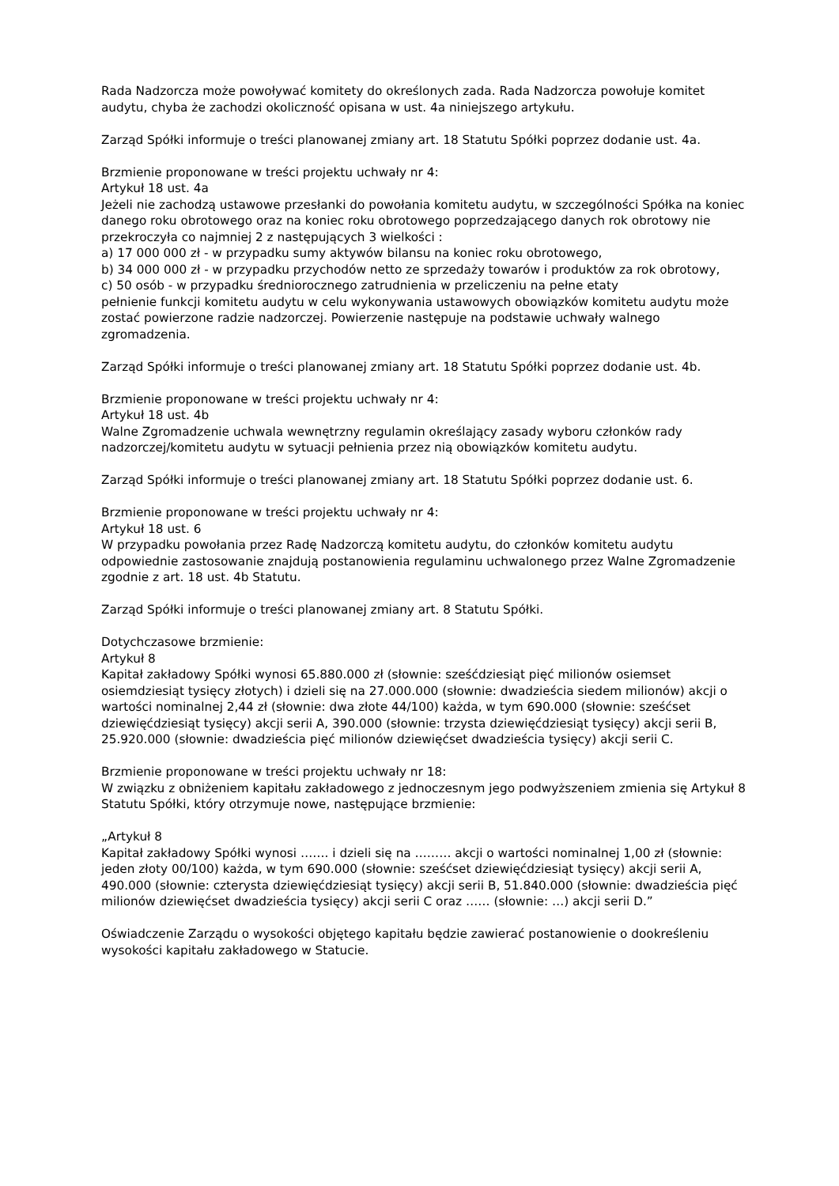Rada Nadzorcza może powoływać komitety do określonych zada. Rada Nadzorcza powołuje komitet audytu, chyba że zachodzi okoliczność opisana w ust. 4a niniejszego artykułu.
Zarząd Spółki informuje o treści planowanej zmiany art. 18 Statutu Spółki poprzez dodanie ust. 4a.
Brzmienie proponowane w treści projektu uchwały nr 4:
Artykuł 18 ust. 4a
Jeżeli nie zachodzą ustawowe przesłanki do powołania komitetu audytu, w szczególności Spółka na koniec danego roku obrotowego oraz na koniec roku obrotowego poprzedzającego danych rok obrotowy nie przekroczyła co najmniej 2 z następujących 3 wielkości :
a) 17 000 000 zł - w przypadku sumy aktywów bilansu na koniec roku obrotowego,
b) 34 000 000 zł - w przypadku przychodów netto ze sprzedaży towarów i produktów za rok obrotowy,
c) 50 osób - w przypadku średniorocznego zatrudnienia w przeliczeniu na pełne etaty
pełnienie funkcji komitetu audytu w celu wykonywania ustawowych obowiązków komitetu audytu może zostać powierzone radzie nadzorczej. Powierzenie następuje na podstawie uchwały walnego zgromadzenia.
Zarząd Spółki informuje o treści planowanej zmiany art. 18 Statutu Spółki poprzez dodanie ust. 4b.
Brzmienie proponowane w treści projektu uchwały nr 4:
Artykuł 18 ust. 4b
Walne Zgromadzenie uchwala wewnętrzny regulamin określający zasady wyboru członków rady nadzorczej/komitetu audytu w sytuacji pełnienia przez nią obowiązków komitetu audytu.
Zarząd Spółki informuje o treści planowanej zmiany art. 18 Statutu Spółki poprzez dodanie ust. 6.
Brzmienie proponowane w treści projektu uchwały nr 4:
Artykuł 18 ust. 6
W przypadku powołania przez Radę Nadzorczą komitetu audytu, do członków komitetu audytu odpowiednie zastosowanie znajdują postanowienia regulaminu uchwalonego przez Walne Zgromadzenie zgodnie z art. 18 ust. 4b Statutu.
Zarząd Spółki informuje o treści planowanej zmiany art. 8 Statutu Spółki.
Dotychczasowe brzmienie:
Artykuł 8
Kapitał zakładowy Spółki wynosi 65.880.000 zł (słownie: sześćdziesiąt pięć milionów osiemset osiemdziesiąt tysięcy złotych) i dzieli się na 27.000.000 (słownie: dwadzieścia siedem milionów) akcji o wartości nominalnej 2,44 zł (słownie: dwa złote 44/100) każda, w tym 690.000 (słownie: sześćset dziewięćdziesiąt tysięcy) akcji serii A, 390.000 (słownie: trzysta dziewięćdziesiąt tysięcy) akcji serii B, 25.920.000 (słownie: dwadzieścia pięć milionów dziewięćset dwadzieścia tysięcy) akcji serii C.
Brzmienie proponowane w treści projektu uchwały nr 18:
W związku z obniżeniem kapitału zakładowego z jednoczesnym jego podwyższeniem zmienia się Artykuł 8 Statutu Spółki, który otrzymuje nowe, następujące brzmienie:
„Artykuł 8
Kapitał zakładowy Spółki wynosi ……. i dzieli się na ……… akcji o wartości nominalnej 1,00 zł (słownie: jeden złoty 00/100) każda, w tym 690.000 (słownie: sześćset dziewięćdziesiąt tysięcy) akcji serii A, 490.000 (słownie: czterysta dziewięćdziesiąt tysięcy) akcji serii B, 51.840.000 (słownie: dwadzieścia pięć milionów dziewięćset dwadzieścia tysięcy) akcji serii C oraz …… (słownie: …) akcji serii D.”
Oświadczenie Zarządu o wysokości objętego kapitału będzie zawierać postanowienie o dookreśleniu wysokości kapitału zakładowego w Statucie.